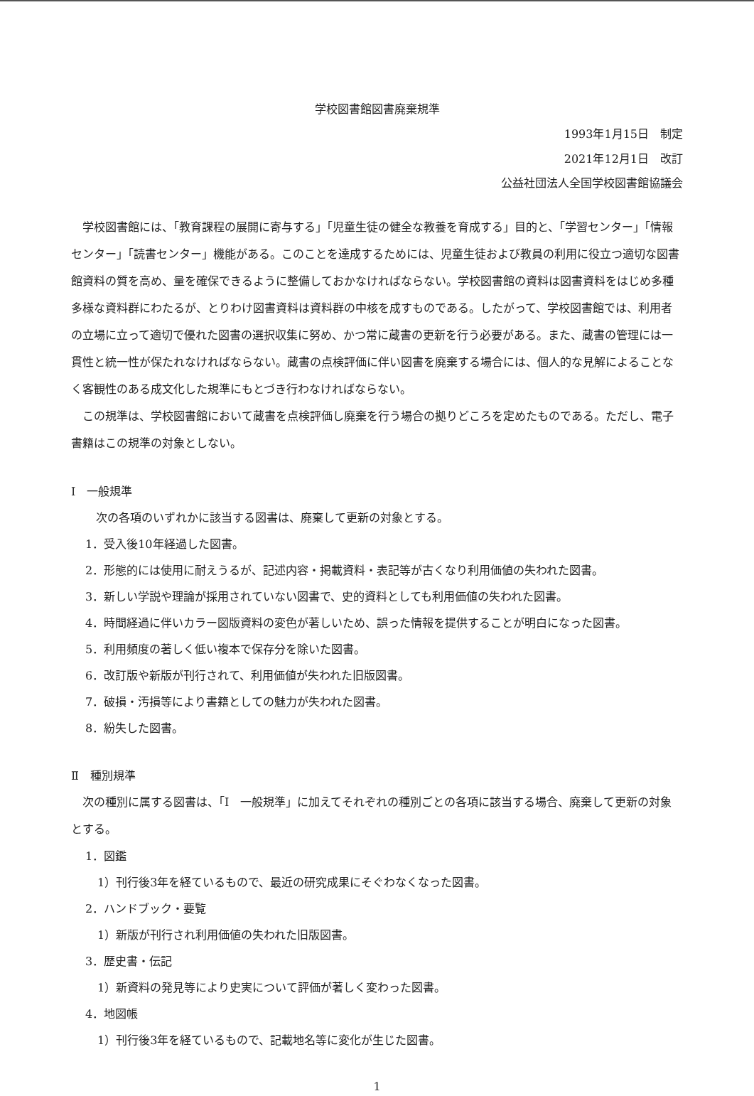学校図書館図書廃棄規準
1993年1月15日　制定
2021年12月1日　改訂
公益社団法人全国学校図書館協議会
学校図書館には、「教育課程の展開に寄与する」「児童生徒の健全な教養を育成する」目的と、「学習センター」「情報センター」「読書センター」機能がある。このことを達成するためには、児童生徒および教員の利用に役立つ適切な図書館資料の質を高め、量を確保できるように整備しておかなければならない。学校図書館の資料は図書資料をはじめ多種多様な資料群にわたるが、とりわけ図書資料は資料群の中核を成すものである。したがって、学校図書館では、利用者の立場に立って適切で優れた図書の選択収集に努め、かつ常に蔵書の更新を行う必要がある。また、蔵書の管理には一貫性と統一性が保たれなければならない。蔵書の点検評価に伴い図書を廃棄する場合には、個人的な見解によることなく客観性のある成文化した規準にもとづき行わなければならない。
この規準は、学校図書館において蔵書を点検評価し廃棄を行う場合の拠りどころを定めたものである。ただし、電子書籍はこの規準の対象としない。
Ⅰ　一般規準
次の各項のいずれかに該当する図書は、廃棄して更新の対象とする。
1．受入後10年経過した図書。
2．形態的には使用に耐えうるが、記述内容・掲載資料・表記等が古くなり利用価値の失われた図書。
3．新しい学説や理論が採用されていない図書で、史的資料としても利用価値の失われた図書。
4．時間経過に伴いカラー図版資料の変色が著しいため、誤った情報を提供することが明白になった図書。
5．利用頻度の著しく低い複本で保存分を除いた図書。
6．改訂版や新版が刊行されて、利用価値が失われた旧版図書。
7．破損・汚損等により書籍としての魅力が失われた図書。
8．紛失した図書。
Ⅱ　種別規準
次の種別に属する図書は、「Ⅰ　一般規準」に加えてそれぞれの種別ごとの各項に該当する場合、廃棄して更新の対象とする。
1．図鑑
1）刊行後3年を経ているもので、最近の研究成果にそぐわなくなった図書。
2．ハンドブック・要覧
1）新版が刊行され利用価値の失われた旧版図書。
3．歴史書・伝記
1）新資料の発見等により史実について評価が著しく変わった図書。
4．地図帳
1）刊行後3年を経ているもので、記載地名等に変化が生じた図書。
1